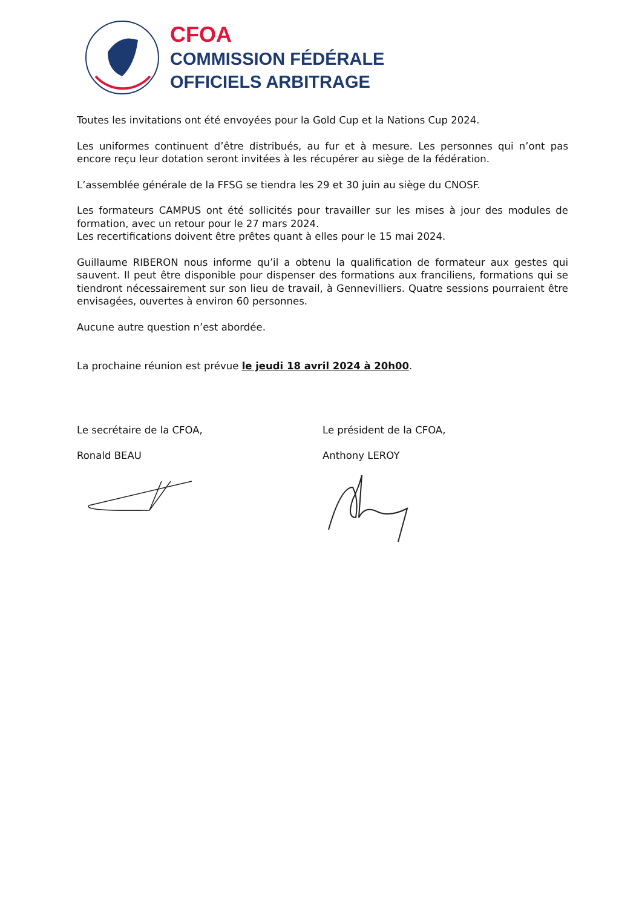CFOA
COMMISSION FÉDÉRALE
OFFICIELS ARBITRAGE
Toutes les invitations ont été envoyées pour la Gold Cup et la Nations Cup 2024.
Les uniformes continuent d’être distribués, au fur et à mesure. Les personnes qui n’ont pas encore reçu leur dotation seront invitées à les récupérer au siège de la fédération.
L’assemblée générale de la FFSG se tiendra les 29 et 30 juin au siège du CNOSF.
Les formateurs CAMPUS ont été sollicités pour travailler sur les mises à jour des modules de formation, avec un retour pour le 27 mars 2024.
Les recertifications doivent être prêtes quant à elles pour le 15 mai 2024.
Guillaume RIBERON nous informe qu’il a obtenu la qualification de formateur aux gestes qui sauvent. Il peut être disponible pour dispenser des formations aux franciliens, formations qui se tiendront nécessairement sur son lieu de travail, à Gennevilliers. Quatre sessions pourraient être envisagées, ouvertes à environ 60 personnes.
Aucune autre question n’est abordée.
La prochaine réunion est prévue le jeudi 18 avril 2024 à 20h00.
Le secrétaire de la CFOA,
Ronald BEAU
Le président de la CFOA,
Anthony LEROY